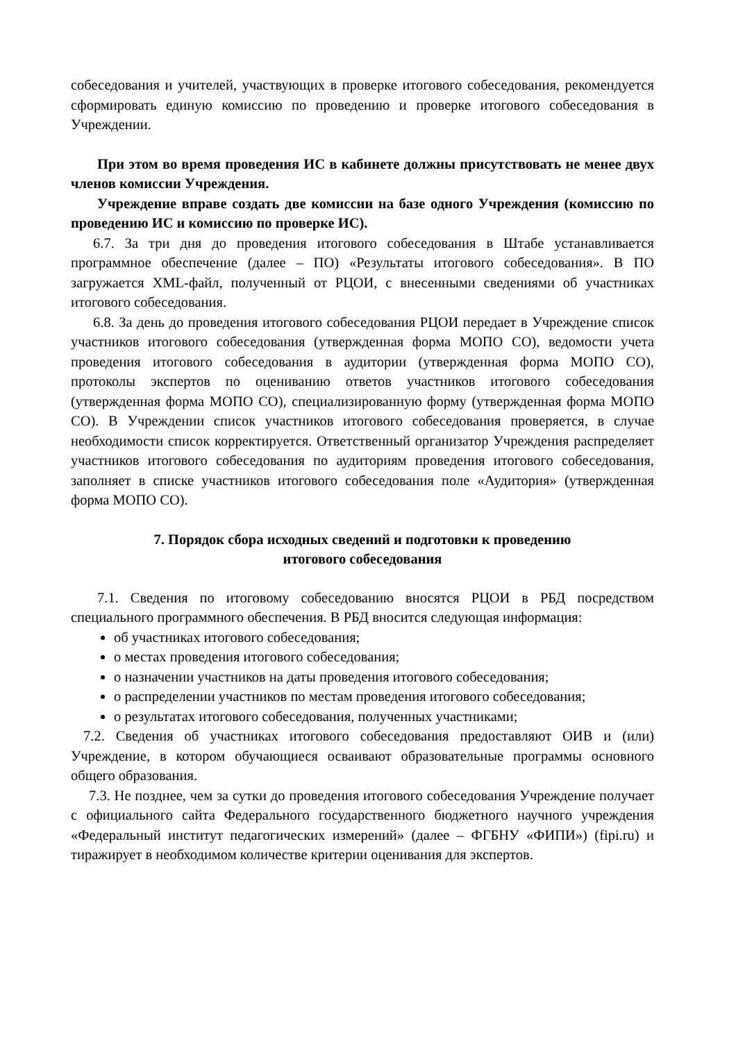собеседования и учителей, участвующих в проверке итогового собеседования, рекомендуется сформировать единую комиссию по проведению и проверке итогового собеседования в Учреждении.
При этом во время проведения ИС в кабинете должны присутствовать не менее двух членов комиссии Учреждения.
Учреждение вправе создать две комиссии на базе одного Учреждения (комиссию по проведению ИС и комиссию по проверке ИС).
6.7. За три дня до проведения итогового собеседования в Штабе устанавливается программное обеспечение (далее – ПО) «Результаты итогового собеседования». В ПО загружается XML-файл, полученный от РЦОИ, с внесенными сведениями об участниках итогового собеседования.
6.8. За день до проведения итогового собеседования РЦОИ передает в Учреждение список участников итогового собеседования (утвержденная форма МОПО СО), ведомости учета проведения итогового собеседования в аудитории (утвержденная форма МОПО СО), протоколы экспертов по оцениванию ответов участников итогового собеседования (утвержденная форма МОПО СО), специализированную форму (утвержденная форма МОПО СО). В Учреждении список участников итогового собеседования проверяется, в случае необходимости список корректируется. Ответственный организатор Учреждения распределяет участников итогового собеседования по аудиториям проведения итогового собеседования, заполняет в списке участников итогового собеседования поле «Аудитория» (утвержденная форма МОПО СО).
7. Порядок сбора исходных сведений и подготовки к проведению
итогового собеседования
7.1. Сведения по итоговому собеседованию вносятся РЦОИ в РБД посредством специального программного обеспечения. В РБД вносится следующая информация:
об участниках итогового собеседования;
о местах проведения итогового собеседования;
о назначении участников на даты проведения итогового собеседования;
о распределении участников по местам проведения итогового собеседования;
о результатах итогового собеседования, полученных участниками;
7.2. Сведения об участниках итогового собеседования предоставляют ОИВ и (или) Учреждение, в котором обучающиеся осваивают образовательные программы основного общего образования.
7.3. Не позднее, чем за сутки до проведения итогового собеседования Учреждение получает с официального сайта Федерального государственного бюджетного научного учреждения «Федеральный институт педагогических измерений» (далее – ФГБНУ «ФИПИ») (fipi.ru) и тиражирует в необходимом количестве критерии оценивания для экспертов.